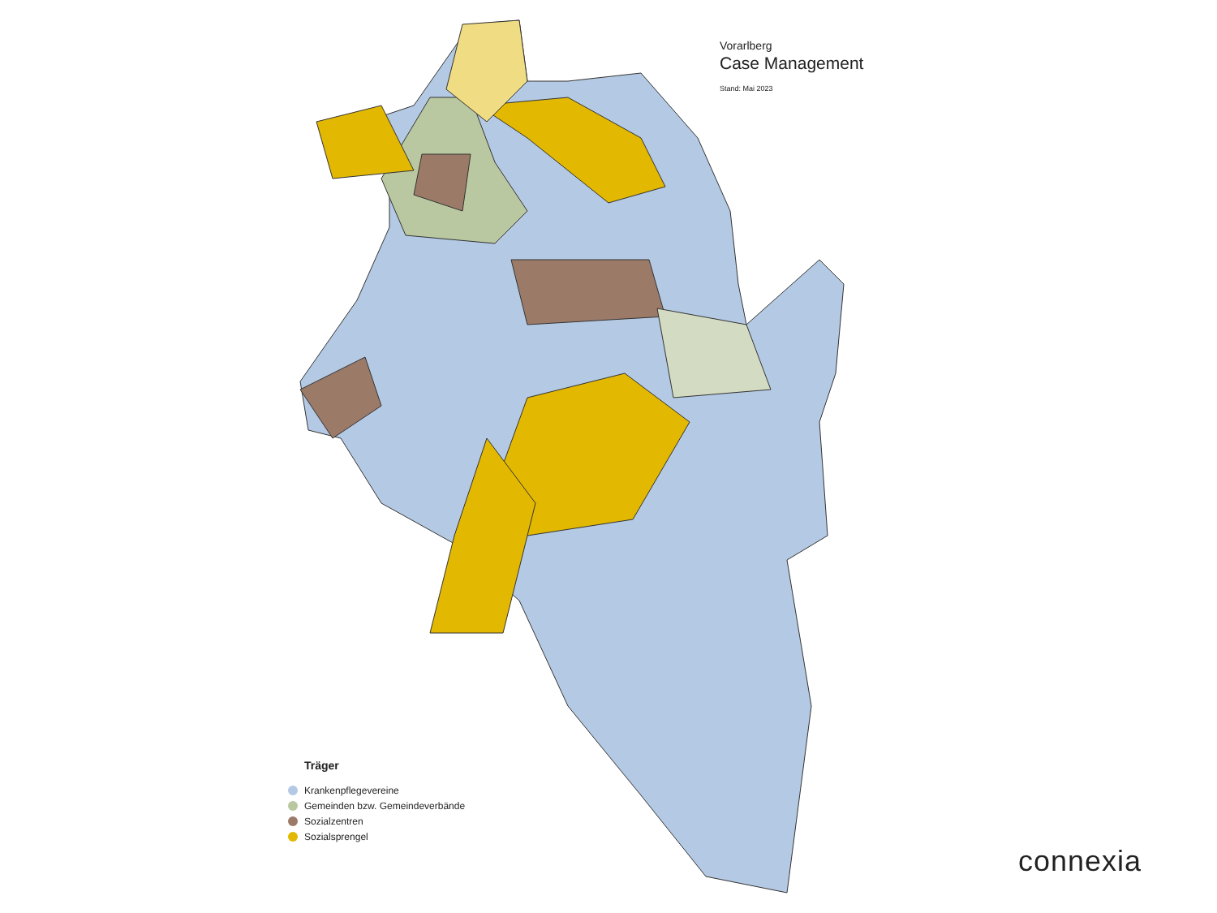Vorarlberg
Case Management
Stand: Mai 2023
Träger
Krankenpflegevereine
Gemeinden bzw. Gemeindeverbände
Sozialzentren
Sozialsprengel
connexia